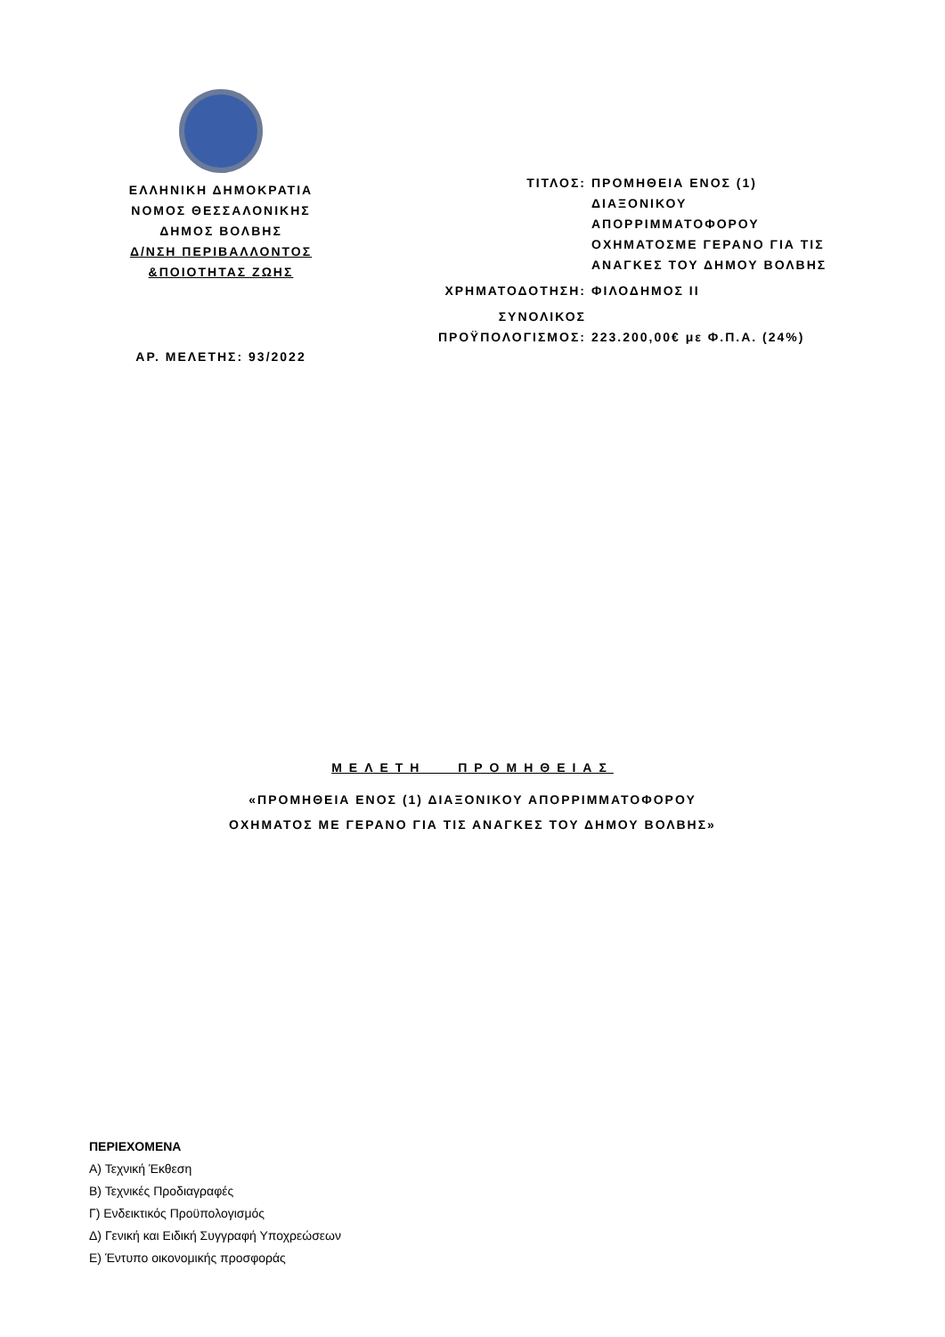ΕΛΛΗΝΙΚΗ ΔΗΜΟΚΡΑΤΙΑ
ΝΟΜΟΣ ΘΕΣΣΑΛΟΝΙΚΗΣ
ΔΗΜΟΣ ΒΟΛΒΗΣ
Δ/ΝΣΗ ΠΕΡΙΒΑΛΛΟΝΤΟΣ
&ΠΟΙΟΤΗΤΑΣ ΖΩΗΣ
ΑΡ. ΜΕΛΕΤΗΣ: 93/2022
| ΤΙΤΛΟΣ: | ΠΡΟΜΗΘΕΙΑ ΕΝΟΣ (1) ΔΙΑΞΟΝΙΚΟΥ ΑΠΟΡΡΙΜΜΑΤΟΦΟΡΟΥ ΟΧΗΜΑΤΟΣΜΕ ΓΕΡΑΝΟ ΓΙΑ ΤΙΣ ΑΝΑΓΚΕΣ ΤΟΥ ΔΗΜΟΥ ΒΟΛΒΗΣ |
| ΧΡΗΜΑΤΟΔΟΤΗΣΗ: | ΦΙΛΟΔΗΜΟΣ ΙΙ |
| ΣΥΝΟΛΙΚΟΣ ΠΡΟΫΠΟΛΟΓΙΣΜΟΣ: | 223.200,00€ με Φ.Π.Α. (24%) |
ΜΕΛΕΤΗ ΠΡΟΜΗΘΕΙΑΣ
«ΠΡΟΜΗΘΕΙΑ ΕΝΟΣ (1) ΔΙΑΞΟΝΙΚΟΥ ΑΠΟΡΡΙΜΜΑΤΟΦΟΡΟΥ
ΟΧΗΜΑΤΟΣ ΜΕ ΓΕΡΑΝΟ ΓΙΑ ΤΙΣ ΑΝΑΓΚΕΣ ΤΟΥ ΔΗΜΟΥ ΒΟΛΒΗΣ»
ΠΕΡΙΕΧΟΜΕΝΑ
Α) Τεχνική Έκθεση
Β) Τεχνικές Προδιαγραφές
Γ) Ενδεικτικός Προϋπολογισμός
Δ) Γενική και Ειδική Συγγραφή Υποχρεώσεων
Ε) Έντυπο οικονομικής προσφοράς